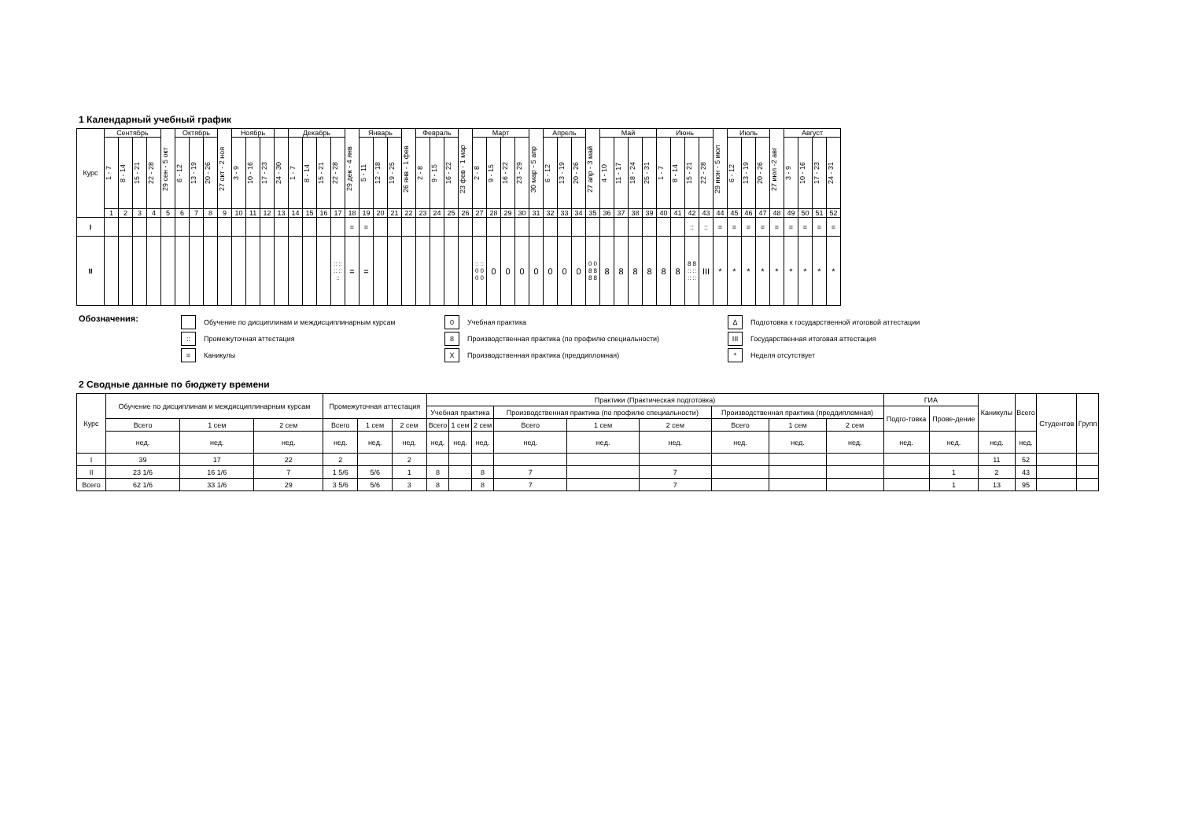1 Календарный учебный график
| Курс | Сентябрь | | | | 29 сен - 5 окт | Октябрь | | | 27 окт - 2 ноя | Ноябрь | | | | Декабрь | | | | 29 дек - 4 янв | Январь | | | 26 янв - 1 фев | Февраль | | | 23 фев - 1 мар | Март | | | | 30 мар - 5 апр | Апрель | | | 27 апр - 3 май | Май | | | | Июнь | | | | 29 июн - 5 июл | Июль | | | 27 июл -2 авг | Август | | | |
| --- | --- | --- | --- | --- | --- | --- | --- | --- | --- | --- | --- | --- | --- | --- | --- | --- | --- | --- | --- | --- | --- | --- | --- | --- | --- | --- | --- | --- | --- | --- | --- | --- | --- | --- | --- | --- | --- | --- | --- | --- | --- | --- | --- | --- | --- | --- | --- | --- | --- | --- | --- | --- |
| | 1 - 7 | 8 - 14 | 15 - 21 | 22 - 28 | | 6 - 12 | 13 - 19 | 20 - 26 | | 3 - 9 | 10 - 16 | 17 - 23 | 24 - 30 | 1 - 7 | 8 - 14 | 15 - 21 | 22 - 28 | | 5 - 11 | 12 - 18 | 19 - 25 | | 2 - 8 | 9 - 15 | 16 - 22 | | 2 - 8 | 9 - 15 | 16 - 22 | 23 - 29 | | 6 - 12 | 13 - 19 | 20 - 26 | | 4 - 10 | 11 - 17 | 18 - 24 | 25 - 31 | 1 - 7 | 8 - 14 | 15 - 21 | 22 - 28 | | 6 - 12 | 13 - 19 | 20 - 26 | | 3 - 9 | 10 - 16 | 17 - 23 | 24 - 31 |
| | 1 | 2 | 3 | 4 | 5 | 6 | 7 | 8 | 9 | 10 | 11 | 12 | 13 | 14 | 15 | 16 | 17 | 18 | 19 | 20 | 21 | 22 | 23 | 24 | 25 | 26 | 27 | 28 | 29 | 30 | 31 | 32 | 33 | 34 | 35 | 36 | 37 | 38 | 39 | 40 | 41 | 42 | 43 | 44 | 45 | 46 | 47 | 48 | 49 | 50 | 51 | 52 |
| I | | | | | | | | | | | | | | | | | | = | = | | | | | | | | | | | | | | | | | | | | | | | :: | :: | = | = | = | = | = | = | = | = | = |
| II | | | | | | | | | | | | | | | | | :: :: :: :: :: | = | = | | | | | | | | :: :: 0 0 0 0 | 0 | 0 | 0 | 0 | 0 | 0 | 0 | 0 0 8 8 8 8 | 8 | 8 | 8 | 8 | 8 | 8 | 8 8 :: :: :: :: | III | * | * | * | * | * | * | * | * | * |
Обозначения:
Обучение по дисциплинам и междисциплинарным курсам
:: Промежуточная аттестация
= Каникулы
0 Учебная практика
8 Производственная практика (по профилю специальности)
X Производственная практика (преддипломная)
Δ Подготовка к государственной итоговой аттестации
III Государственная итоговая аттестация
* Неделя отсутствует
2 Сводные данные по бюджету времени
| Курс | Обучение по дисциплинам и междисциплинарным курсам | | | Промежуточная аттестация | | | Практики (Практическая подготовка) | | | | | | | | | ГИА | | Каникулы | Всего | Студентов | Групп |
| | | | | | | | Учебная практика | | | Производственная практика (по профилю специальности) | | | Производственная практика (преддипломная) | | | Подго-товка | Прове-дение | | | | |
| | Всего | 1 сем | 2 сем | Всего | 1 сем | 2 сем | Всего | 1 сем | 2 сем | Всего | 1 сем | 2 сем | Всего | 1 сем | 2 сем | | | | | | |
| | нед. | нед. | нед. | нед. | нед. | нед. | нед. | нед. | нед. | нед. | нед. | нед. | нед. | нед. | нед. | нед. | нед. | нед. | нед. | | |
| I | 39 | 17 | 22 | 2 | | 2 | | | | | | | | | | | | 11 | 52 | | |
| II | 23 1/6 | 16 1/6 | 7 | 1 5/6 | 5/6 | 1 | 8 | | 8 | 7 | | 7 | | | | | 1 | 2 | 43 | | |
| Всего | 62 1/6 | 33 1/6 | 29 | 3 5/6 | 5/6 | 3 | 8 | | 8 | 7 | | 7 | | | | | 1 | 13 | 95 | | |